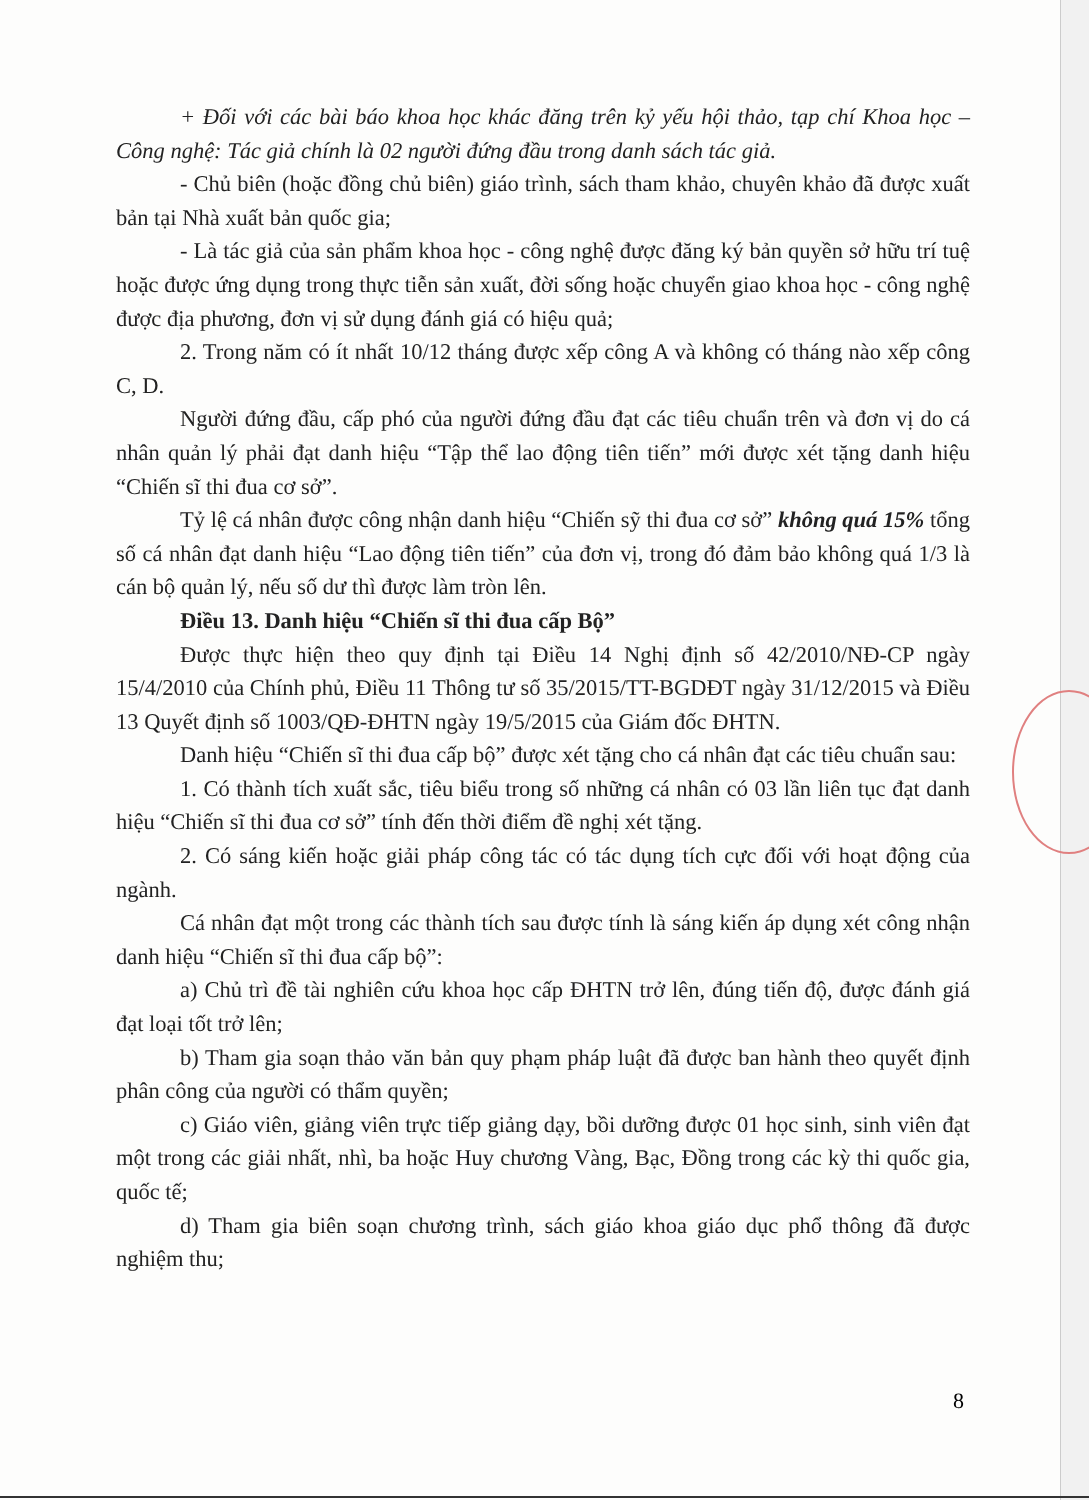+ Đối với các bài báo khoa học khác đăng trên kỷ yếu hội thảo, tạp chí Khoa học – Công nghệ: Tác giả chính là 02 người đứng đầu trong danh sách tác giả.
- Chủ biên (hoặc đồng chủ biên) giáo trình, sách tham khảo, chuyên khảo đã được xuất bản tại Nhà xuất bản quốc gia;
- Là tác giả của sản phẩm khoa học - công nghệ được đăng ký bản quyền sở hữu trí tuệ hoặc được ứng dụng trong thực tiễn sản xuất, đời sống hoặc chuyển giao khoa học - công nghệ được địa phương, đơn vị sử dụng đánh giá có hiệu quả;
2. Trong năm có ít nhất 10/12 tháng được xếp công A và không có tháng nào xếp công C, D.
Người đứng đầu, cấp phó của người đứng đầu đạt các tiêu chuẩn trên và đơn vị do cá nhân quản lý phải đạt danh hiệu “Tập thể lao động tiên tiến” mới được xét tặng danh hiệu “Chiến sĩ thi đua cơ sở”.
Tỷ lệ cá nhân được công nhận danh hiệu “Chiến sỹ thi đua cơ sở” không quá 15% tổng số cá nhân đạt danh hiệu “Lao động tiên tiến” của đơn vị, trong đó đảm bảo không quá 1/3 là cán bộ quản lý, nếu số dư thì được làm tròn lên.
Điều 13. Danh hiệu “Chiến sĩ thi đua cấp Bộ”
Được thực hiện theo quy định tại Điều 14 Nghị định số 42/2010/NĐ-CP ngày 15/4/2010 của Chính phủ, Điều 11 Thông tư số 35/2015/TT-BGDĐT ngày 31/12/2015 và Điều 13 Quyết định số 1003/QĐ-ĐHTN ngày 19/5/2015 của Giám đốc ĐHTN.
Danh hiệu “Chiến sĩ thi đua cấp bộ” được xét tặng cho cá nhân đạt các tiêu chuẩn sau:
1. Có thành tích xuất sắc, tiêu biểu trong số những cá nhân có 03 lần liên tục đạt danh hiệu “Chiến sĩ thi đua cơ sở” tính đến thời điểm đề nghị xét tặng.
2. Có sáng kiến hoặc giải pháp công tác có tác dụng tích cực đối với hoạt động của ngành.
Cá nhân đạt một trong các thành tích sau được tính là sáng kiến áp dụng xét công nhận danh hiệu “Chiến sĩ thi đua cấp bộ”:
a) Chủ trì đề tài nghiên cứu khoa học cấp ĐHTN trở lên, đúng tiến độ, được đánh giá đạt loại tốt trở lên;
b) Tham gia soạn thảo văn bản quy phạm pháp luật đã được ban hành theo quyết định phân công của người có thẩm quyền;
c) Giáo viên, giảng viên trực tiếp giảng dạy, bồi dưỡng được 01 học sinh, sinh viên đạt một trong các giải nhất, nhì, ba hoặc Huy chương Vàng, Bạc, Đồng trong các kỳ thi quốc gia, quốc tế;
d) Tham gia biên soạn chương trình, sách giáo khoa giáo dục phổ thông đã được nghiệm thu;
8